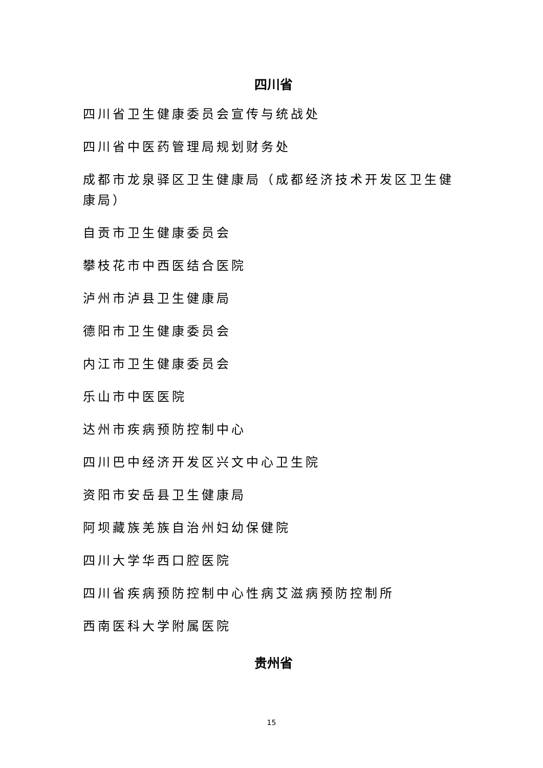四川省
四川省卫生健康委员会宣传与统战处
四川省中医药管理局规划财务处
成都市龙泉驿区卫生健康局（成都经济技术开发区卫生健康局）
自贡市卫生健康委员会
攀枝花市中西医结合医院
泸州市泸县卫生健康局
德阳市卫生健康委员会
内江市卫生健康委员会
乐山市中医医院
达州市疾病预防控制中心
四川巴中经济开发区兴文中心卫生院
资阳市安岳县卫生健康局
阿坝藏族羌族自治州妇幼保健院
四川大学华西口腔医院
四川省疾病预防控制中心性病艾滋病预防控制所
西南医科大学附属医院
贵州省
15